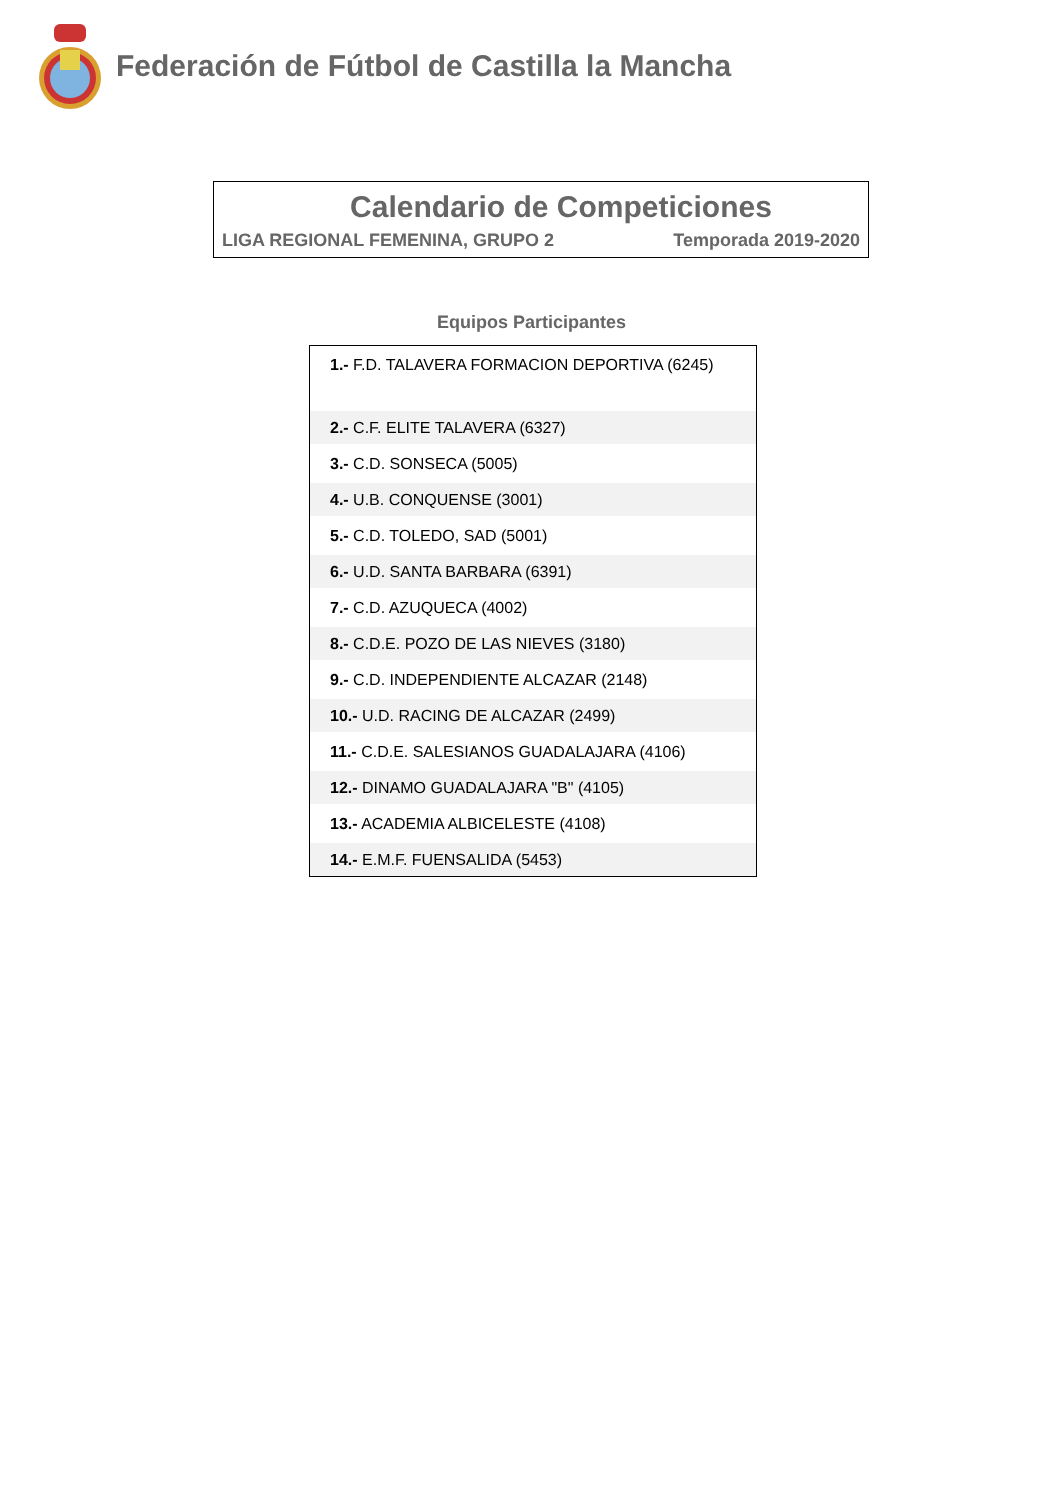Federación de Fútbol de Castilla la Mancha
Calendario de Competiciones
LIGA REGIONAL FEMENINA, GRUPO 2 Temporada 2019-2020
Equipos Participantes
| 1.- F.D. TALAVERA FORMACION DEPORTIVA (6245) |
| 2.- C.F. ELITE TALAVERA (6327) |
| 3.- C.D. SONSECA (5005) |
| 4.- U.B. CONQUENSE (3001) |
| 5.- C.D. TOLEDO, SAD (5001) |
| 6.- U.D. SANTA BARBARA (6391) |
| 7.- C.D. AZUQUECA (4002) |
| 8.- C.D.E. POZO DE LAS NIEVES (3180) |
| 9.- C.D. INDEPENDIENTE ALCAZAR (2148) |
| 10.- U.D. RACING DE ALCAZAR (2499) |
| 11.- C.D.E. SALESIANOS GUADALAJARA (4106) |
| 12.- DINAMO GUADALAJARA "B" (4105) |
| 13.- ACADEMIA ALBICELESTE (4108) |
| 14.- E.M.F. FUENSALIDA (5453) |